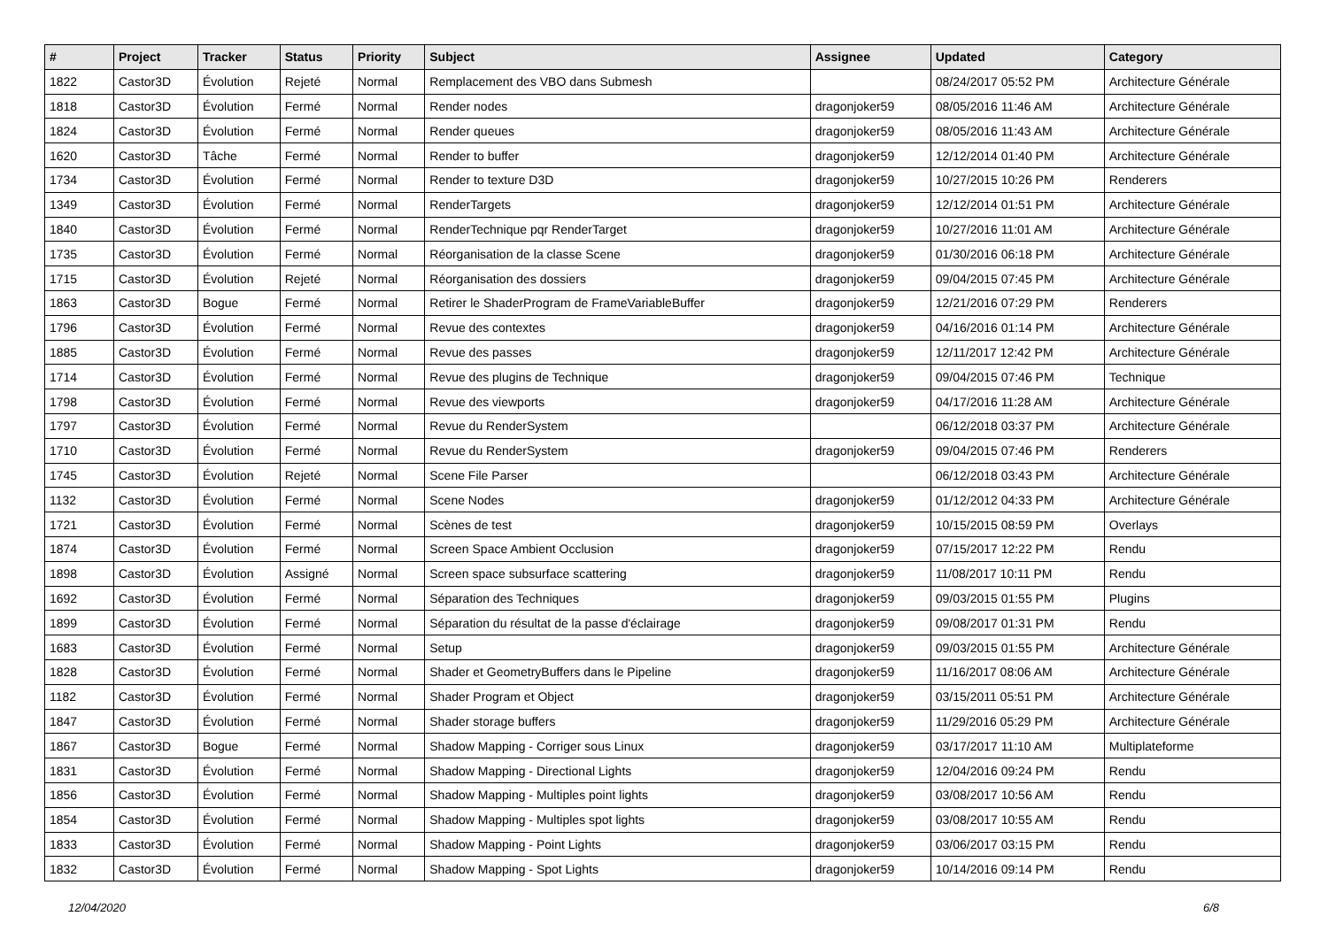| # | Project | Tracker | Status | Priority | Subject | Assignee | Updated | Category |
| --- | --- | --- | --- | --- | --- | --- | --- | --- |
| 1822 | Castor3D | Évolution | Rejeté | Normal | Remplacement des VBO dans Submesh | | 08/24/2017 05:52 PM | Architecture Générale |
| 1818 | Castor3D | Évolution | Fermé | Normal | Render nodes | dragonjoker59 | 08/05/2016 11:46 AM | Architecture Générale |
| 1824 | Castor3D | Évolution | Fermé | Normal | Render queues | dragonjoker59 | 08/05/2016 11:43 AM | Architecture Générale |
| 1620 | Castor3D | Tâche | Fermé | Normal | Render to buffer | dragonjoker59 | 12/12/2014 01:40 PM | Architecture Générale |
| 1734 | Castor3D | Évolution | Fermé | Normal | Render to texture D3D | dragonjoker59 | 10/27/2015 10:26 PM | Renderers |
| 1349 | Castor3D | Évolution | Fermé | Normal | RenderTargets | dragonjoker59 | 12/12/2014 01:51 PM | Architecture Générale |
| 1840 | Castor3D | Évolution | Fermé | Normal | RenderTechnique pqr RenderTarget | dragonjoker59 | 10/27/2016 11:01 AM | Architecture Générale |
| 1735 | Castor3D | Évolution | Fermé | Normal | Réorganisation de la classe Scene | dragonjoker59 | 01/30/2016 06:18 PM | Architecture Générale |
| 1715 | Castor3D | Évolution | Rejeté | Normal | Réorganisation des dossiers | dragonjoker59 | 09/04/2015 07:45 PM | Architecture Générale |
| 1863 | Castor3D | Bogue | Fermé | Normal | Retirer le ShaderProgram de FrameVariableBuffer | dragonjoker59 | 12/21/2016 07:29 PM | Renderers |
| 1796 | Castor3D | Évolution | Fermé | Normal | Revue des contextes | dragonjoker59 | 04/16/2016 01:14 PM | Architecture Générale |
| 1885 | Castor3D | Évolution | Fermé | Normal | Revue des passes | dragonjoker59 | 12/11/2017 12:42 PM | Architecture Générale |
| 1714 | Castor3D | Évolution | Fermé | Normal | Revue des plugins de Technique | dragonjoker59 | 09/04/2015 07:46 PM | Technique |
| 1798 | Castor3D | Évolution | Fermé | Normal | Revue des viewports | dragonjoker59 | 04/17/2016 11:28 AM | Architecture Générale |
| 1797 | Castor3D | Évolution | Fermé | Normal | Revue du RenderSystem | | 06/12/2018 03:37 PM | Architecture Générale |
| 1710 | Castor3D | Évolution | Fermé | Normal | Revue du RenderSystem | dragonjoker59 | 09/04/2015 07:46 PM | Renderers |
| 1745 | Castor3D | Évolution | Rejeté | Normal | Scene File Parser | | 06/12/2018 03:43 PM | Architecture Générale |
| 1132 | Castor3D | Évolution | Fermé | Normal | Scene Nodes | dragonjoker59 | 01/12/2012 04:33 PM | Architecture Générale |
| 1721 | Castor3D | Évolution | Fermé | Normal | Scènes de test | dragonjoker59 | 10/15/2015 08:59 PM | Overlays |
| 1874 | Castor3D | Évolution | Fermé | Normal | Screen Space Ambient Occlusion | dragonjoker59 | 07/15/2017 12:22 PM | Rendu |
| 1898 | Castor3D | Évolution | Assigné | Normal | Screen space subsurface scattering | dragonjoker59 | 11/08/2017 10:11 PM | Rendu |
| 1692 | Castor3D | Évolution | Fermé | Normal | Séparation des Techniques | dragonjoker59 | 09/03/2015 01:55 PM | Plugins |
| 1899 | Castor3D | Évolution | Fermé | Normal | Séparation du résultat de la passe d'éclairage | dragonjoker59 | 09/08/2017 01:31 PM | Rendu |
| 1683 | Castor3D | Évolution | Fermé | Normal | Setup | dragonjoker59 | 09/03/2015 01:55 PM | Architecture Générale |
| 1828 | Castor3D | Évolution | Fermé | Normal | Shader et GeometryBuffers dans le Pipeline | dragonjoker59 | 11/16/2017 08:06 AM | Architecture Générale |
| 1182 | Castor3D | Évolution | Fermé | Normal | Shader Program et Object | dragonjoker59 | 03/15/2011 05:51 PM | Architecture Générale |
| 1847 | Castor3D | Évolution | Fermé | Normal | Shader storage buffers | dragonjoker59 | 11/29/2016 05:29 PM | Architecture Générale |
| 1867 | Castor3D | Bogue | Fermé | Normal | Shadow Mapping - Corriger sous Linux | dragonjoker59 | 03/17/2017 11:10 AM | Multiplateforme |
| 1831 | Castor3D | Évolution | Fermé | Normal | Shadow Mapping - Directional Lights | dragonjoker59 | 12/04/2016 09:24 PM | Rendu |
| 1856 | Castor3D | Évolution | Fermé | Normal | Shadow Mapping - Multiples point lights | dragonjoker59 | 03/08/2017 10:56 AM | Rendu |
| 1854 | Castor3D | Évolution | Fermé | Normal | Shadow Mapping - Multiples spot lights | dragonjoker59 | 03/08/2017 10:55 AM | Rendu |
| 1833 | Castor3D | Évolution | Fermé | Normal | Shadow Mapping - Point Lights | dragonjoker59 | 03/06/2017 03:15 PM | Rendu |
| 1832 | Castor3D | Évolution | Fermé | Normal | Shadow Mapping - Spot Lights | dragonjoker59 | 10/14/2016 09:14 PM | Rendu |
12/04/2020 6/8